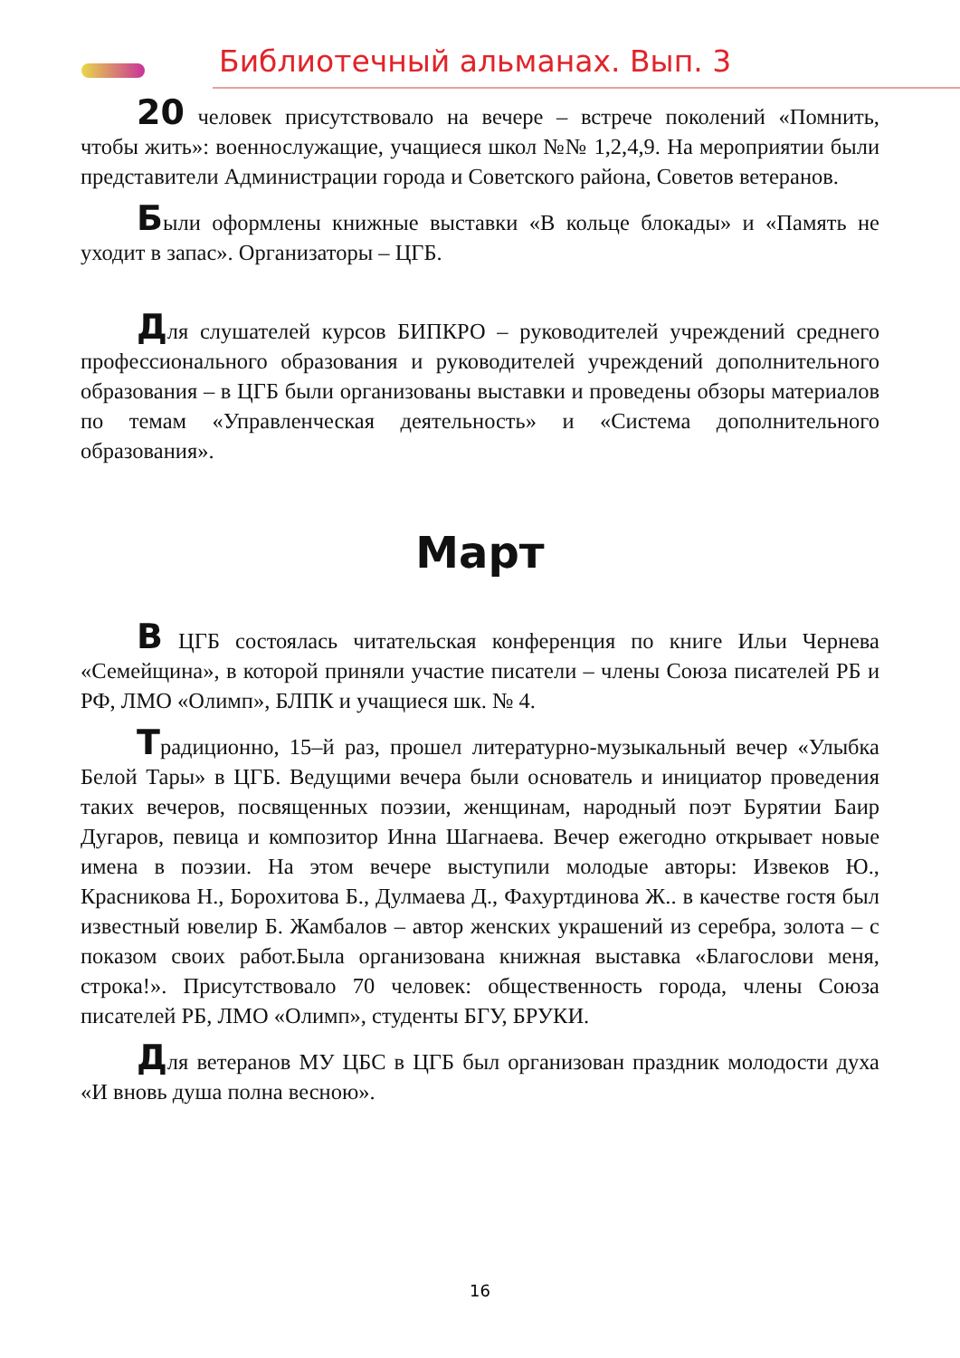Библиотечный альманах. Вып. 3
20 человек присутствовало на вечере – встрече поколений «Помнить, чтобы жить»: военнослужащие, учащиеся школ №№ 1,2,4,9. На мероприятии были представители Администрации города и Советского района, Советов ветеранов.
Были оформлены книжные выставки «В кольце блокады» и «Память не уходит в запас». Организаторы – ЦГБ.
Для слушателей курсов БИПКРО – руководителей учреждений среднего профессионального образования и руководителей учреждений дополнительного образования – в ЦГБ были организованы выставки и проведены обзоры материалов по темам «Управленческая деятельность» и «Система дополнительного образования».
Март
В ЦГБ состоялась читательская конференция по книге Ильи Чернева «Семейщина», в которой приняли участие писатели – члены Союза писателей РБ и РФ, ЛМО «Олимп», БЛПК и учащиеся шк. № 4.
Традиционно, 15–й раз, прошел литературно-музыкальный вечер «Улыбка Белой Тары» в ЦГБ. Ведущими вечера были основатель и инициатор проведения таких вечеров, посвященных поэзии, женщинам, народный поэт Бурятии Баир Дугаров, певица и композитор Инна Шагнаева. Вечер ежегодно открывает новые имена в поэзии. На этом вечере выступили молодые авторы: Извеков Ю., Красникова Н., Борохитова Б., Дулмаева Д., Фахуртдинова Ж.. в качестве гостя был известный ювелир Б. Жамбалов – автор женских украшений из серебра, золота – с показом своих работ.Была организована книжная выставка «Благослови меня, строка!». Присутствовало 70 человек: общественность города, члены Союза писателей РБ, ЛМО «Олимп», студенты БГУ, БРУКИ.
Для ветеранов МУ ЦБС в ЦГБ был организован праздник молодости духа «И вновь душа полна весною».
16